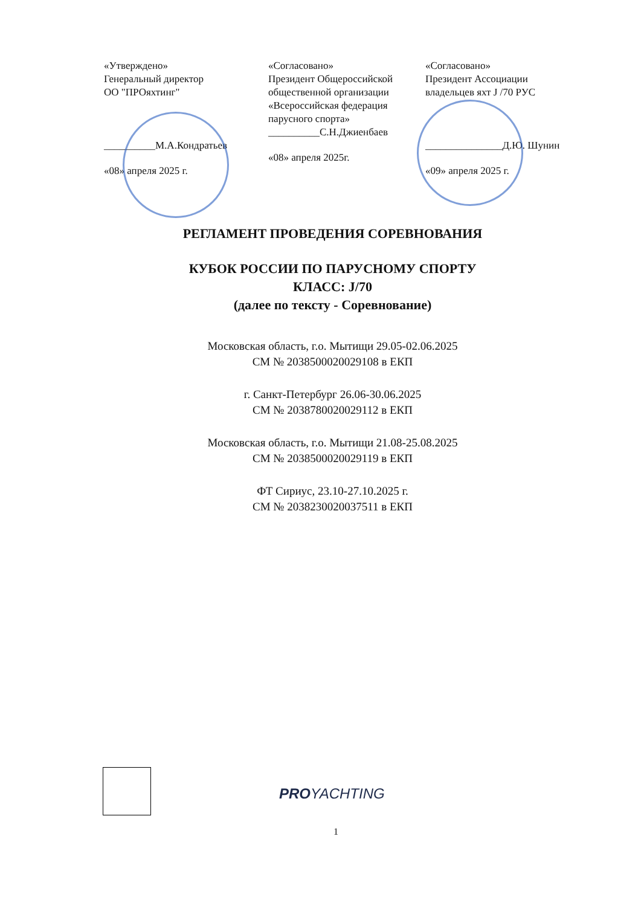«Утверждено»
Генеральный директор
ОО "ПРОяхтинг"
__________М.А.Кондратьев
«08» апреля 2025 г.
«Согласовано»
Президент Общероссийской общественной организации «Всероссийская федерация парусного спорта»
__________С.Н.Джиенбаев
«08» апреля 2025г.
«Согласовано»
Президент Ассоциации владельцев яхт J /70 РУС
_______________Д.Ю. Шунин
«09» апреля 2025 г.
РЕГЛАМЕНТ ПРОВЕДЕНИЯ СОРЕВНОВАНИЯ
КУБОК РОССИИ ПО ПАРУСНОМУ СПОРТУ
КЛАСС: J/70
(далее по тексту - Соревнование)
Московская область, г.о. Мытищи 29.05-02.06.2025
СМ № 2038500020029108 в ЕКП
г. Санкт-Петербург 26.06-30.06.2025
СМ № 2038780020029112 в ЕКП
Московская область, г.о. Мытищи 21.08-25.08.2025
СМ № 2038500020029119 в ЕКП
ФТ Сириус, 23.10-27.10.2025 г.
СМ № 2038230020037511 в ЕКП
PROYACHTING
1